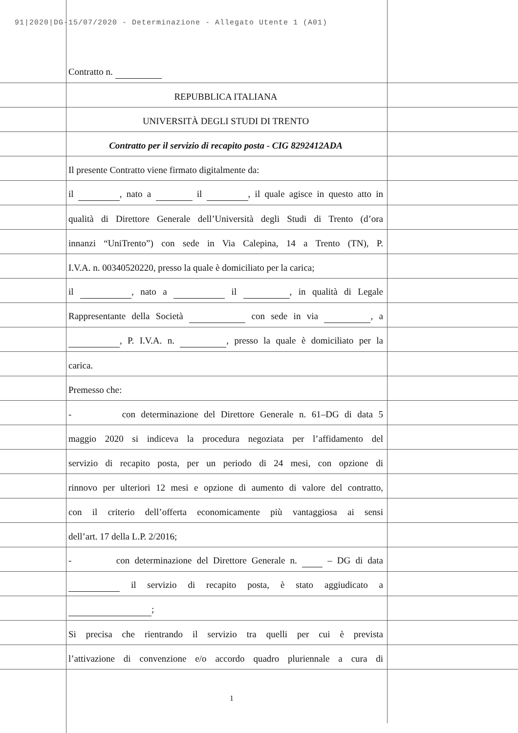91|2020|DG-15/07/2020 - Determinazione - Allegato Utente 1 (A01)
Contratto n.
REPUBBLICA ITALIANA
UNIVERSITÀ DEGLI STUDI DI TRENTO
Contratto per il servizio di recapito posta - CIG 8292412ADA
Il presente Contratto viene firmato digitalmente da:
il , nato a il , il quale agisce in questo atto in
qualità di Direttore Generale dell’Università degli Studi di Trento (d’ora
innanzi “UniTrento”) con sede in Via Calepina, 14 a Trento (TN), P.
I.V.A. n. 00340520220, presso la quale è domiciliato per la carica;
il , nato a il , in qualità di Legale
Rappresentante della Società con sede in via , a
, P. I.V.A. n. , presso la quale è domiciliato per la
carica.
Premesso che:
- con determinazione del Direttore Generale n. 61–DG di data 5
maggio 2020 si indiceva la procedura negoziata per l’affidamento del
servizio di recapito posta, per un periodo di 24 mesi, con opzione di
rinnovo per ulteriori 12 mesi e opzione di aumento di valore del contratto,
con il criterio dell’offerta economicamente più vantaggiosa ai sensi
dell’art. 17 della L.P. 2/2016;
- con determinazione del Direttore Generale n. – DG di data
il servizio di recapito posta, è stato aggiudicato a
;
Si precisa che rientrando il servizio tra quelli per cui è prevista
l’attivazione di convenzione e/o accordo quadro pluriennale a cura di
1